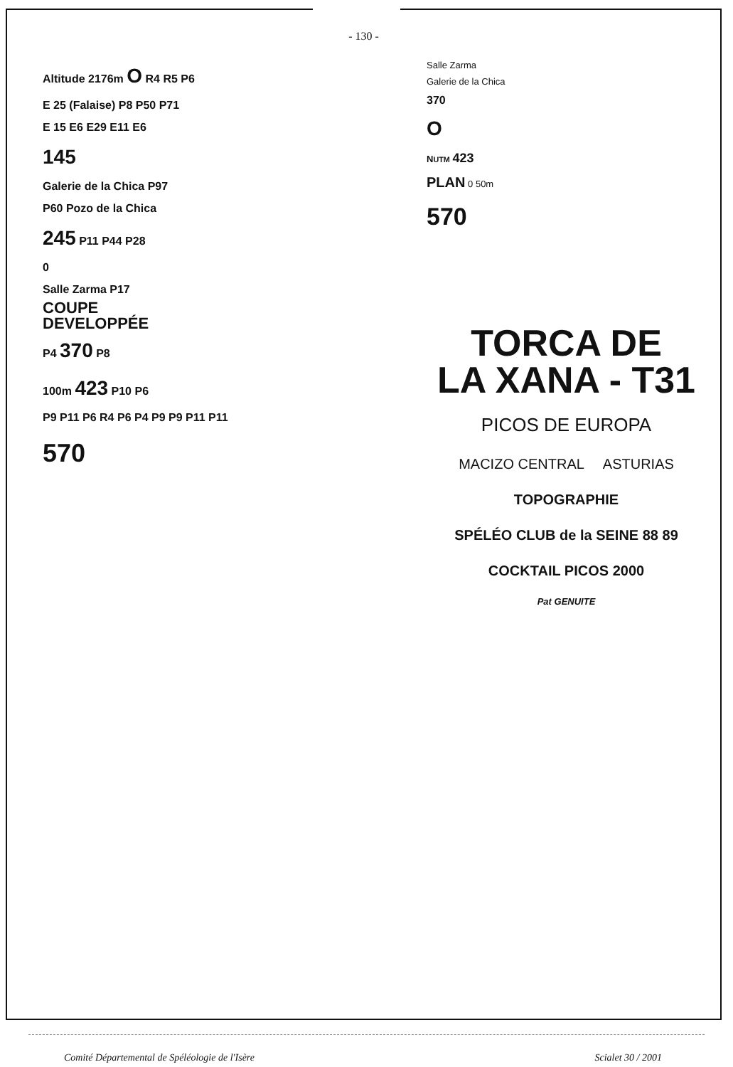- 130 -
Altitude 2176m O R4 R5 P6
E 25 (Falaise) P8 P50 P71
E 15 E6 E29 E11 E6
145
Galerie de la Chica P97
P60 Pozo de la Chica
245 P11 P44 P28
0
Salle Zarma P17
COUPE
DEVELOPPÉE
P4 370 P8
100m 423 P10 P6
P9 P11 P6 R4 P6 P4 P9 P9 P11 P11
570
Salle Zarma
Galerie de la Chica
370
O
NUTM 423
PLAN 0 50m
570
TORCA DE
LA XANA - T31
PICOS DE EUROPA
MACIZO CENTRAL ASTURIAS
TOPOGRAPHIE
SPÉLÉO CLUB de la SEINE 88 89
COCKTAIL PICOS 2000
Pat GENUITE
Comité Départemental de Spéléologie de l'Isère Scialet 30 / 2001